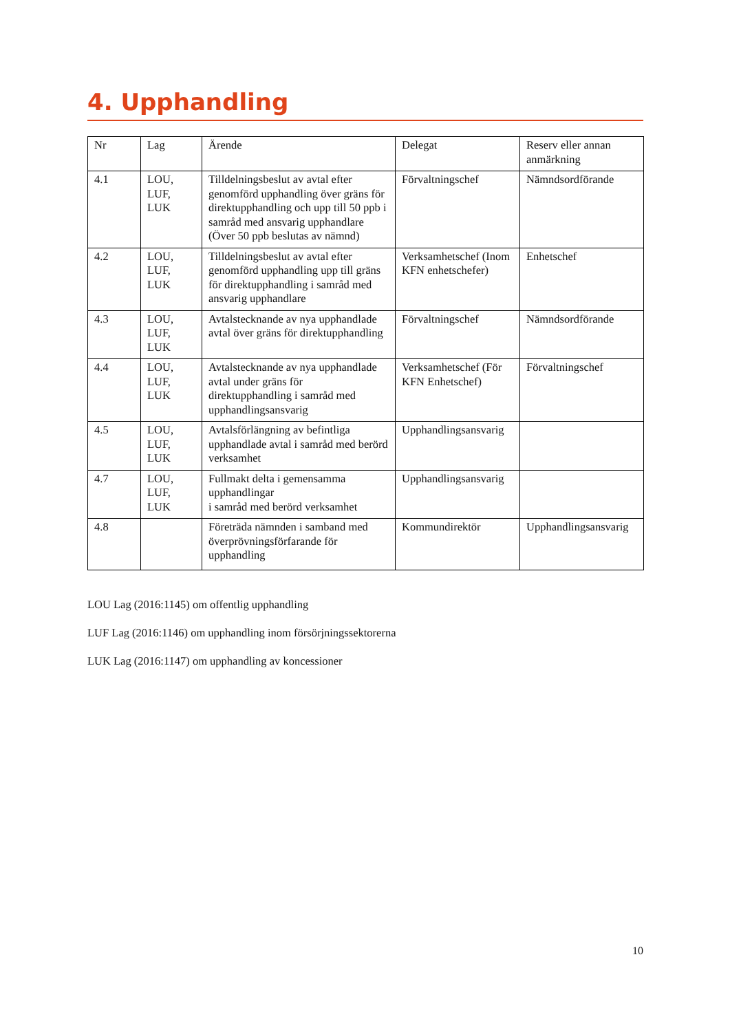4. Upphandling
| Nr | Lag | Ärende | Delegat | Reserv eller annan anmärkning |
| --- | --- | --- | --- | --- |
| 4.1 | LOU, LUF, LUK | Tilldelningsbeslut av avtal efter genomförd upphandling över gräns för direktupphandling och upp till 50 ppb i samråd med ansvarig upphandlare (Över 50 ppb beslutas av nämnd) | Förvaltningschef | Nämndsordförande |
| 4.2 | LOU, LUF, LUK | Tilldelningsbeslut av avtal efter genomförd upphandling upp till gräns för direktupphandling i samråd med ansvarig upphandlare | Verksamhetschef (Inom KFN enhetschefer) | Enhetschef |
| 4.3 | LOU, LUF, LUK | Avtalstecknande av nya upphandlade avtal över gräns för direktupphandling | Förvaltningschef | Nämndsordförande |
| 4.4 | LOU, LUF, LUK | Avtalstecknande av nya upphandlade avtal under gräns för direktupphandling i samråd med upphandlingsansvarig | Verksamhetschef (För KFN Enhetschef) | Förvaltningschef |
| 4.5 | LOU, LUF, LUK | Avtalsförlängning av befintliga upphandlade avtal i samråd med berörd verksamhet | Upphandlingsansvarig | |
| 4.7 | LOU, LUF, LUK | Fullmakt delta i gemensamma upphandlingar i samråd med berörd verksamhet | Upphandlingsansvarig | |
| 4.8 | | Företräda nämnden i samband med överprövningsförfarande för upphandling | Kommundirektör | Upphandlingsansvarig |
LOU Lag (2016:1145) om offentlig upphandling
LUF Lag (2016:1146) om upphandling inom försörjningssektorerna
LUK Lag (2016:1147) om upphandling av koncessioner
10